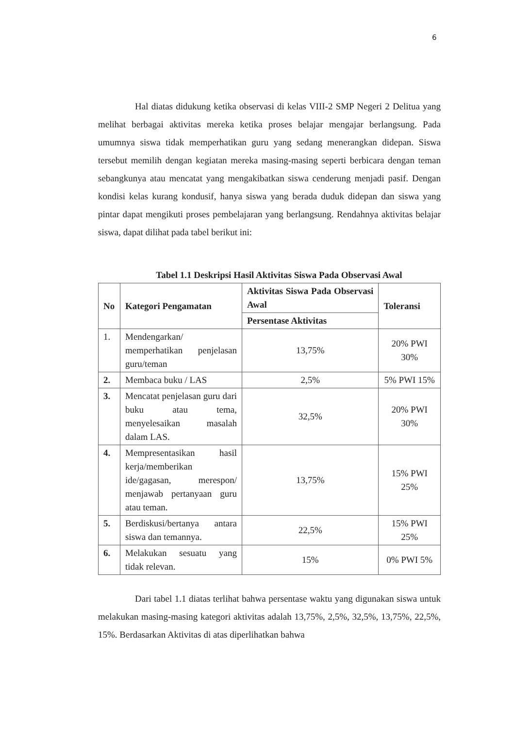6
Hal diatas didukung ketika observasi di kelas VIII-2 SMP Negeri 2 Delitua yang melihat berbagai aktivitas mereka ketika proses belajar mengajar berlangsung. Pada umumnya siswa tidak memperhatikan guru yang sedang menerangkan didepan. Siswa tersebut memilih dengan kegiatan mereka masing-masing seperti berbicara dengan teman sebangkunya atau mencatat yang mengakibatkan siswa cenderung menjadi pasif. Dengan kondisi kelas kurang kondusif, hanya siswa yang berada duduk didepan dan siswa yang pintar dapat mengikuti proses pembelajaran yang berlangsung. Rendahnya aktivitas belajar siswa, dapat dilihat pada tabel berikut ini:
Tabel 1.1 Deskripsi Hasil Aktivitas Siswa Pada Observasi Awal
| No | Kategori Pengamatan | Aktivitas Siswa Pada Observasi Awal | Toleransi |
| --- | --- | --- | --- |
| | | Persentase Aktivitas | |
| 1. | Mendengarkan/ memperhatikan penjelasan guru/teman | 13,75% | 20% PWI 30% |
| 2. | Membaca buku / LAS | 2,5% | 5% PWI 15% |
| 3. | Mencatat penjelasan guru dari buku atau tema, menyelesaikan masalah dalam LAS. | 32,5% | 20% PWI 30% |
| 4. | Mempresentasikan hasil kerja/memberikan ide/gagasan, merespon/ menjawab pertanyaan guru atau teman. | 13,75% | 15% PWI 25% |
| 5. | Berdiskusi/bertanya antara siswa dan temannya. | 22,5% | 15% PWI 25% |
| 6. | Melakukan sesuatu yang tidak relevan. | 15% | 0% PWI 5% |
Dari tabel 1.1 diatas terlihat bahwa persentase waktu yang digunakan siswa untuk melakukan masing-masing kategori aktivitas adalah 13,75%, 2,5%, 32,5%, 13,75%, 22,5%, 15%. Berdasarkan Aktivitas di atas diperlihatkan bahwa